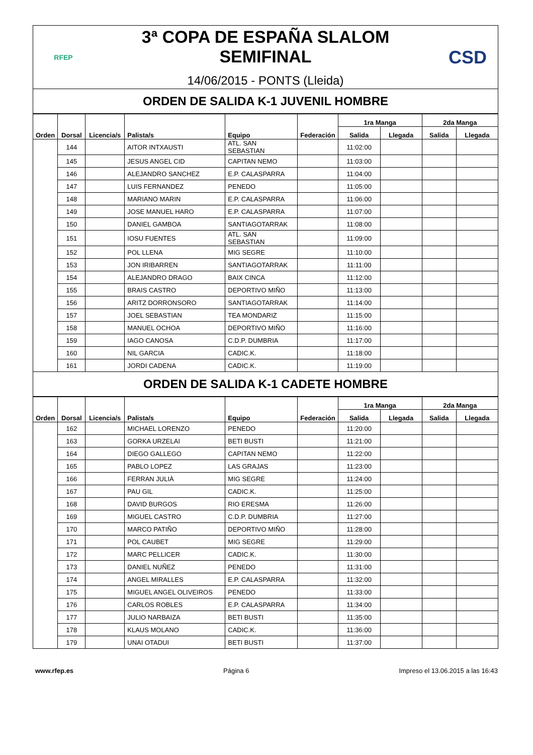RFEP
3ª COPA DE ESPAÑA SLALOM SEMIFINAL
14/06/2015 - PONTS (Lleida)
CSD
ORDEN DE SALIDA K-1 JUVENIL HOMBRE
| Orden | Dorsal | Licencia/s | Palista/s | Equipo | Federación | 1ra Manga | | 2da Manga | |
| --- | --- | --- | --- | --- | --- | --- | --- | --- | --- |
| | | | | | | Salida | Llegada | Salida | Llegada |
| | 144 | | AITOR INTXAUSTI | ATL. SAN SEBASTIAN | | 11:02:00 | | | |
| | 145 | | JESUS ANGEL CID | CAPITAN NEMO | | 11:03:00 | | | |
| | 146 | | ALEJANDRO SANCHEZ | E.P. CALASPARRA | | 11:04:00 | | | |
| | 147 | | LUIS FERNANDEZ | PENEDO | | 11:05:00 | | | |
| | 148 | | MARIANO MARIN | E.P. CALASPARRA | | 11:06:00 | | | |
| | 149 | | JOSE MANUEL HARO | E.P. CALASPARRA | | 11:07:00 | | | |
| | 150 | | DANIEL GAMBOA | SANTIAGOTARRAK | | 11:08:00 | | | |
| | 151 | | IOSU FUENTES | ATL. SAN SEBASTIAN | | 11:09:00 | | | |
| | 152 | | POL LLENA | MIG SEGRE | | 11:10:00 | | | |
| | 153 | | JON IRIBARREN | SANTIAGOTARRAK | | 11:11:00 | | | |
| | 154 | | ALEJANDRO DRAGO | BAIX CINCA | | 11:12:00 | | | |
| | 155 | | BRAIS CASTRO | DEPORTIVO MIÑO | | 11:13:00 | | | |
| | 156 | | ARITZ DORRONSORO | SANTIAGOTARRAK | | 11:14:00 | | | |
| | 157 | | JOEL SEBASTIAN | TEA MONDARIZ | | 11:15:00 | | | |
| | 158 | | MANUEL OCHOA | DEPORTIVO MIÑO | | 11:16:00 | | | |
| | 159 | | IAGO CANOSA | C.D.P. DUMBRIA | | 11:17:00 | | | |
| | 160 | | NIL GARCIA | CADIC.K. | | 11:18:00 | | | |
| | 161 | | JORDI CADENA | CADIC.K. | | 11:19:00 | | | |
ORDEN DE SALIDA K-1 CADETE HOMBRE
| Orden | Dorsal | Licencia/s | Palista/s | Equipo | Federación | 1ra Manga | | 2da Manga | |
| --- | --- | --- | --- | --- | --- | --- | --- | --- | --- |
| | | | | | | Salida | Llegada | Salida | Llegada |
| | 162 | | MICHAEL LORENZO | PENEDO | | 11:20:00 | | | |
| | 163 | | GORKA URZELAI | BETI BUSTI | | 11:21:00 | | | |
| | 164 | | DIEGO GALLEGO | CAPITAN NEMO | | 11:22:00 | | | |
| | 165 | | PABLO LOPEZ | LAS GRAJAS | | 11:23:00 | | | |
| | 166 | | FERRAN JULIÀ | MIG SEGRE | | 11:24:00 | | | |
| | 167 | | PAU GIL | CADIC.K. | | 11:25:00 | | | |
| | 168 | | DAVID BURGOS | RIO ERESMA | | 11:26:00 | | | |
| | 169 | | MIGUEL CASTRO | C.D.P. DUMBRIA | | 11:27:00 | | | |
| | 170 | | MARCO PATIÑO | DEPORTIVO MIÑO | | 11:28:00 | | | |
| | 171 | | POL CAUBET | MIG SEGRE | | 11:29:00 | | | |
| | 172 | | MARC PELLICER | CADIC.K. | | 11:30:00 | | | |
| | 173 | | DANIEL NUÑEZ | PENEDO | | 11:31:00 | | | |
| | 174 | | ANGEL MIRALLES | E.P. CALASPARRA | | 11:32:00 | | | |
| | 175 | | MIGUEL ANGEL OLIVEIROS | PENEDO | | 11:33:00 | | | |
| | 176 | | CARLOS ROBLES | E.P. CALASPARRA | | 11:34:00 | | | |
| | 177 | | JULIO NARBAIZA | BETI BUSTI | | 11:35:00 | | | |
| | 178 | | KLAUS MOLANO | CADIC.K. | | 11:36:00 | | | |
| | 179 | | UNAI OTADUI | BETI BUSTI | | 11:37:00 | | | |
www.rfep.es Página 6 Impreso el 13.06.2015 a las 16:43